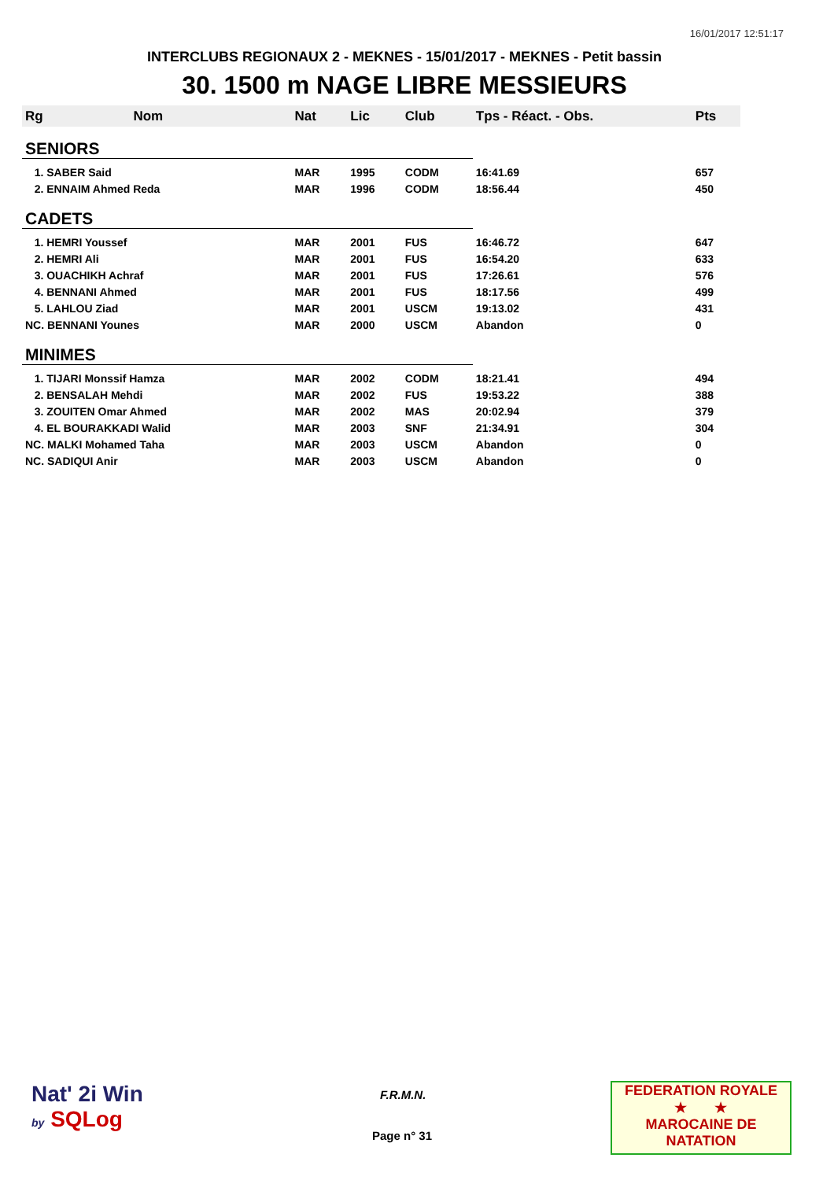16/01/2017 12:51:17
INTERCLUBS REGIONAUX 2 - MEKNES - 15/01/2017 - MEKNES - Petit bassin
30. 1500 m NAGE LIBRE MESSIEURS
| Rg | Nom | Nat | Lic | Club | Tps - Réact. - Obs. | Pts |
| --- | --- | --- | --- | --- | --- | --- |
| SENIORS | | | | | | |
| 1. SABER Said | | MAR | 1995 | CODM | 16:41.69 | 657 |
| 2. ENNAIM Ahmed Reda | | MAR | 1996 | CODM | 18:56.44 | 450 |
| CADETS | | | | | | |
| 1. HEMRI Youssef | | MAR | 2001 | FUS | 16:46.72 | 647 |
| 2. HEMRI Ali | | MAR | 2001 | FUS | 16:54.20 | 633 |
| 3. OUACHIKH Achraf | | MAR | 2001 | FUS | 17:26.61 | 576 |
| 4. BENNANI Ahmed | | MAR | 2001 | FUS | 18:17.56 | 499 |
| 5. LAHLOU Ziad | | MAR | 2001 | USCM | 19:13.02 | 431 |
| NC. BENNANI Younes | | MAR | 2000 | USCM | Abandon | 0 |
| MINIMES | | | | | | |
| 1. TIJARI Monssif Hamza | | MAR | 2002 | CODM | 18:21.41 | 494 |
| 2. BENSALAH Mehdi | | MAR | 2002 | FUS | 19:53.22 | 388 |
| 3. ZOUITEN Omar Ahmed | | MAR | 2002 | MAS | 20:02.94 | 379 |
| 4. EL BOURAKKADI Walid | | MAR | 2003 | SNF | 21:34.91 | 304 |
| NC. MALKI Mohamed Taha | | MAR | 2003 | USCM | Abandon | 0 |
| NC. SADIQUI Anir | | MAR | 2003 | USCM | Abandon | 0 |
Nat' 2i Win
by SQLog
F.R.M.N.
Page n° 31
FEDERATION ROYALE
★ ★
MAROCAINE DE NATATION